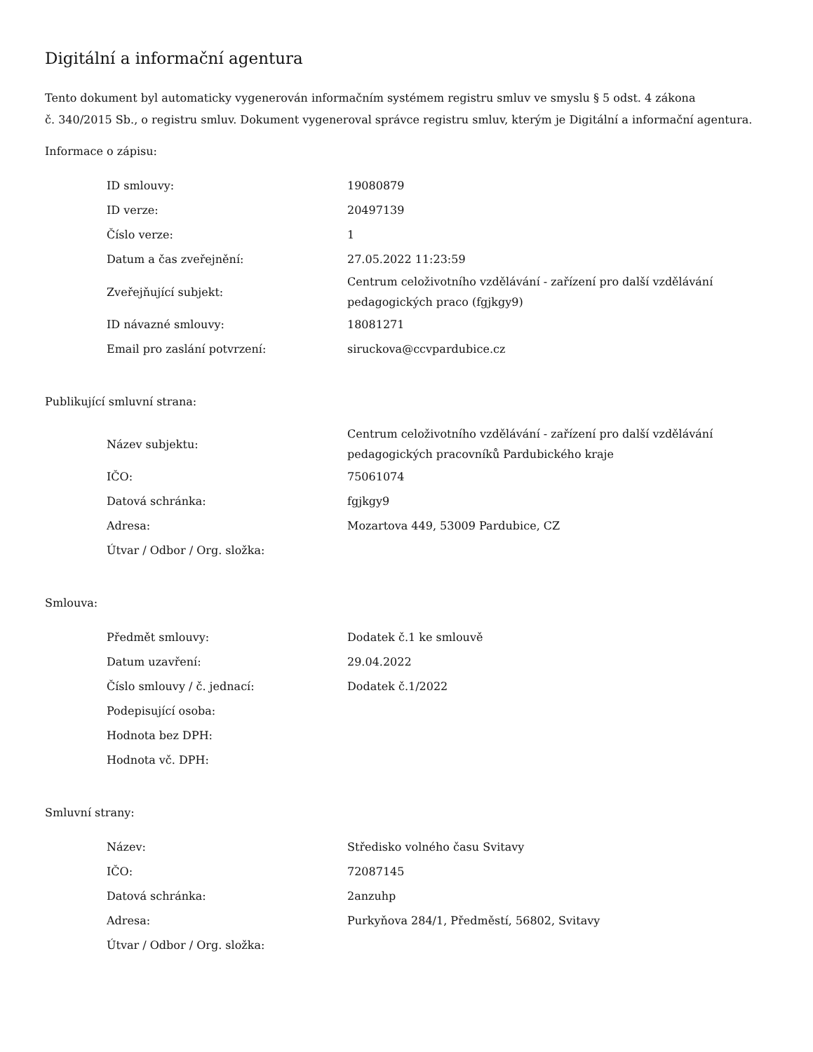Digitální a informační agentura
Tento dokument byl automaticky vygenerován informačním systémem registru smluv ve smyslu § 5 odst. 4 zákona
č. 340/2015 Sb., o registru smluv. Dokument vygeneroval správce registru smluv, kterým je Digitální a informační agentura.
Informace o zápisu:
| ID smlouvy: | 19080879 |
| ID verze: | 20497139 |
| Číslo verze: | 1 |
| Datum a čas zveřejnění: | 27.05.2022 11:23:59 |
| Zveřejňující subjekt: | Centrum celoživotního vzdělávání - zařízení pro další vzdělávání pedagogických praco (fgjkgy9) |
| ID návazné smlouvy: | 18081271 |
| Email pro zaslání potvrzení: | siruckova@ccvpardubice.cz |
Publikující smluvní strana:
| Název subjektu: | Centrum celoživotního vzdělávání - zařízení pro další vzdělávání pedagogických pracovníků Pardubického kraje |
| IČO: | 75061074 |
| Datová schránka: | fgjkgy9 |
| Adresa: | Mozartova 449, 53009 Pardubice, CZ |
| Útvar / Odbor / Org. složka: | |
Smlouva:
| Předmět smlouvy: | Dodatek č.1 ke smlouvě |
| Datum uzavření: | 29.04.2022 |
| Číslo smlouvy / č. jednací: | Dodatek č.1/2022 |
| Podepisující osoba: | |
| Hodnota bez DPH: | |
| Hodnota vč. DPH: | |
Smluvní strany:
| Název: | Středisko volného času Svitavy |
| IČO: | 72087145 |
| Datová schránka: | 2anzuhp |
| Adresa: | Purkyňova 284/1, Předměstí, 56802, Svitavy |
| Útvar / Odbor / Org. složka: | |